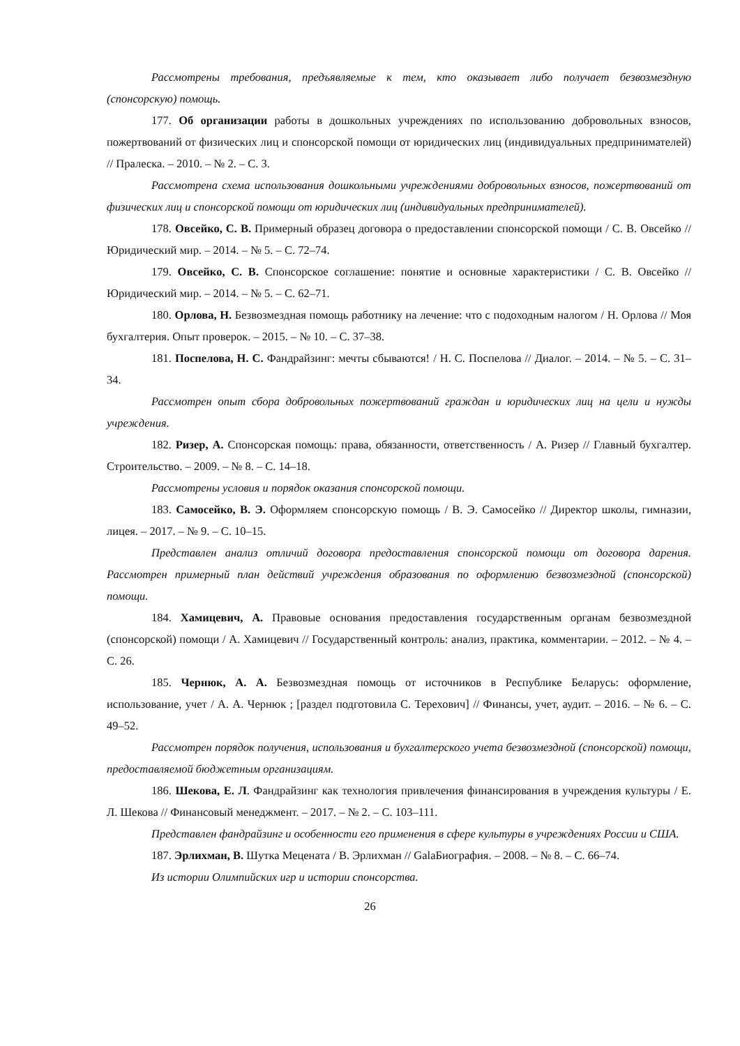Рассмотрены требования, предъявляемые к тем, кто оказывает либо получает безвозмездную (спонсорскую) помощь.
177. Об организации работы в дошкольных учреждениях по использованию добровольных взносов, пожертвований от физических лиц и спонсорской помощи от юридических лиц (индивидуальных предпринимателей) // Пралеска. – 2010. – № 2. – С. 3.
Рассмотрена схема использования дошкольными учреждениями добровольных взносов, пожертвований от физических лиц и спонсорской помощи от юридических лиц (индивидуальных предпринимателей).
178. Овсейко, С. В. Примерный образец договора о предоставлении спонсорской помощи / С. В. Овсейко // Юридический мир. – 2014. – № 5. – С. 72–74.
179. Овсейко, С. В. Спонсорское соглашение: понятие и основные характеристики / С. В. Овсейко // Юридический мир. – 2014. – № 5. – С. 62–71.
180. Орлова, Н. Безвозмездная помощь работнику на лечение: что с подоходным налогом / Н. Орлова // Моя бухгалтерия. Опыт проверок. – 2015. – № 10. – С. 37–38.
181. Поспелова, Н. С. Фандрайзинг: мечты сбываются! / Н. С. Поспелова // Диалог. – 2014. – № 5. – С. 31–34.
Рассмотрен опыт сбора добровольных пожертвований граждан и юридических лиц на цели и нужды учреждения.
182. Ризер, А. Спонсорская помощь: права, обязанности, ответственность / А. Ризер // Главный бухгалтер. Строительство. – 2009. – № 8. – С. 14–18.
Рассмотрены условия и порядок оказания спонсорской помощи.
183. Самосейко, В. Э. Оформляем спонсорскую помощь / В. Э. Самосейко // Директор школы, гимназии, лицея. – 2017. – № 9. – С. 10–15.
Представлен анализ отличий договора предоставления спонсорской помощи от договора дарения. Рассмотрен примерный план действий учреждения образования по оформлению безвозмездной (спонсорской) помощи.
184. Хамицевич, А. Правовые основания предоставления государственным органам безвозмездной (спонсорской) помощи / А. Хамицевич // Государственный контроль: анализ, практика, комментарии. – 2012. – № 4. – С. 26.
185. Чернюк, А. А. Безвозмездная помощь от источников в Республике Беларусь: оформление, использование, учет / А. А. Чернюк ; [раздел подготовила С. Терехович] // Финансы, учет, аудит. – 2016. – № 6. – С. 49–52.
Рассмотрен порядок получения, использования и бухгалтерского учета безвозмездной (спонсорской) помощи, предоставляемой бюджетным организациям.
186. Шекова, Е. Л. Фандрайзинг как технология привлечения финансирования в учреждения культуры / Е. Л. Шекова // Финансовый менеджмент. – 2017. – № 2. – С. 103–111.
Представлен фандрайзинг и особенности его применения в сфере культуры в учреждениях России и США.
187. Эрлихман, В. Шутка Мецената / В. Эрлихман // GalaБиография. – 2008. – № 8. – С. 66–74.
Из истории Олимпийских игр и истории спонсорства.
26